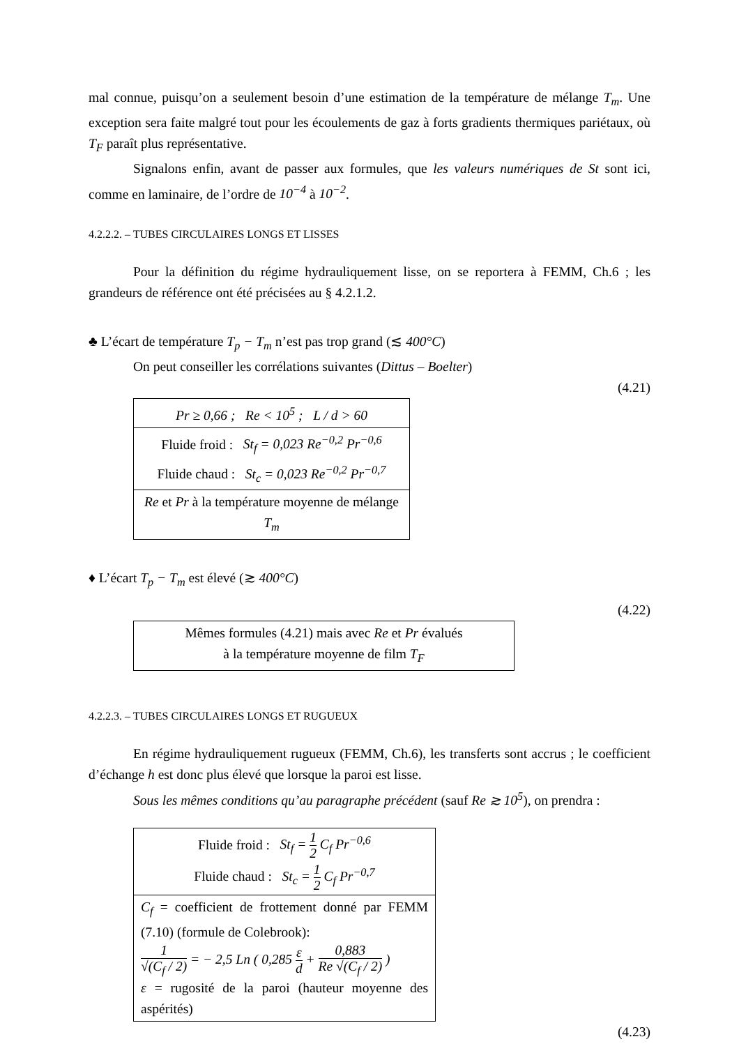mal connue, puisqu’on a seulement besoin d’une estimation de la température de mélange T<sub>m</sub>. Une exception sera faite malgré tout pour les écoulements de gaz à forts gradients thermiques pariétaux, où T<sub>F</sub> paraît plus représentative.
Signalons enfin, avant de passer aux formules, que les valeurs numériques de St sont ici, comme en laminaire, de l’ordre de 10<sup>−4</sup> à 10<sup>−2</sup>.
4.2.2.2. – TUBES CIRCULAIRES LONGS ET LISSES
Pour la définition du régime hydrauliquement lisse, on se reportera à FEMM, Ch.6 ; les grandeurs de référence ont été précisées au § 4.2.1.2.
♣ L’écart de température T<sub>p</sub> − T<sub>m</sub> n’est pas trop grand (≲ 400°C)
On peut conseiller les corrélations suivantes (Dittus – Boelter)
(4.21)
Pr ≥ 0,66 ; Re < 10<sup>5</sup> ; L / d > 60
Fluide froid : St<sub>f</sub> = 0,023 Re<sup>−0,2</sup> Pr<sup>−0,6</sup>
Fluide chaud : St<sub>c</sub> = 0,023 Re<sup>−0,2</sup> Pr<sup>−0,7</sup>
Re et Pr à la température moyenne de mélange T<sub>m</sub>
♦ L’écart T<sub>p</sub> − T<sub>m</sub> est élevé (≳ 400°C)
(4.22)
Mêmes formules (4.21) mais avec Re et Pr évalués
à la température moyenne de film T<sub>F</sub>
4.2.2.3. – TUBES CIRCULAIRES LONGS ET RUGUEUX
En régime hydrauliquement rugueux (FEMM, Ch.6), les transferts sont accrus ; le coefficient d’échange h est donc plus élevé que lorsque la paroi est lisse.
Sous les mêmes conditions qu’au paragraphe précédent (sauf Re ≳ 10<sup>5</sup>), on prendra :
Fluide froid : St<sub>f</sub> = 1 2 C<sub>f</sub> Pr<sup>−0,6</sup>
Fluide chaud : St<sub>c</sub> = 1 2 C<sub>f</sub> Pr<sup>−0,7</sup>
C<sub>f</sub> = coefficient de frottement donné par FEMM (7.10) (formule de Colebrook):
1 √(C<sub>f</sub> / 2) = − 2,5 Ln ( 0,285 ε d + 0,883 Re √(C<sub>f</sub> / 2) )
ε = rugosité de la paroi (hauteur moyenne des aspérités)
(4.23)